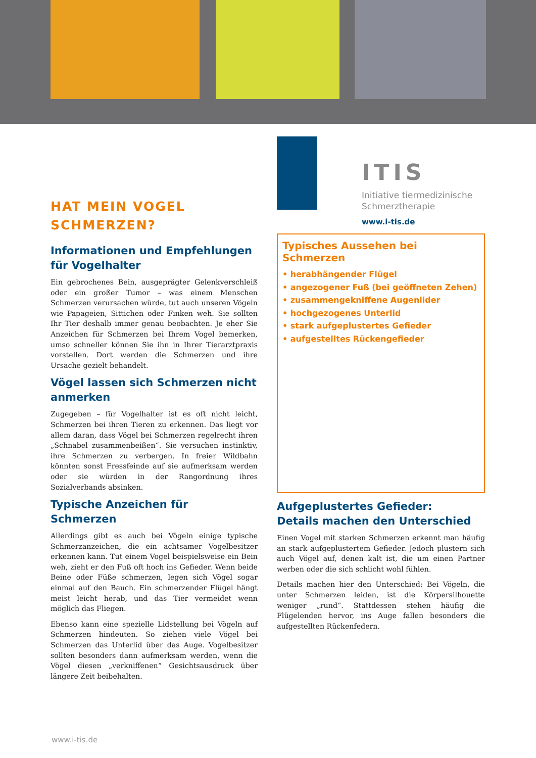HAT MEIN VOGEL
SCHMERZEN?
Informationen und Empfehlungen für Vogelhalter
Ein gebrochenes Bein, ausgeprägter Gelenkverschleiß oder ein großer Tumor – was einem Menschen Schmerzen verursachen würde, tut auch unseren Vögeln wie Papageien, Sittichen oder Finken weh. Sie sollten Ihr Tier deshalb immer genau beobachten. Je eher Sie Anzeichen für Schmerzen bei Ihrem Vogel bemerken, umso schneller können Sie ihn in Ihrer Tierarztpraxis vorstellen. Dort werden die Schmerzen und ihre Ursache gezielt behandelt.
Vögel lassen sich Schmerzen nicht anmerken
Zugegeben – für Vogelhalter ist es oft nicht leicht, Schmerzen bei ihren Tieren zu erkennen. Das liegt vor allem daran, dass Vögel bei Schmerzen regelrecht ihren „Schnabel zusammenbeißen“. Sie versuchen instinktiv, ihre Schmerzen zu verbergen. In freier Wildbahn könnten sonst Fressfeinde auf sie aufmerksam werden oder sie würden in der Rangordnung ihres Sozialverbands absinken.
Typische Anzeichen für Schmerzen
Allerdings gibt es auch bei Vögeln einige typische Schmerzanzeichen, die ein achtsamer Vogelbesitzer erkennen kann. Tut einem Vogel beispielsweise ein Bein weh, zieht er den Fuß oft hoch ins Gefieder. Wenn beide Beine oder Füße schmerzen, legen sich Vögel sogar einmal auf den Bauch. Ein schmerzender Flügel hängt meist leicht herab, und das Tier vermeidet wenn möglich das Fliegen.
Ebenso kann eine spezielle Lidstellung bei Vögeln auf Schmerzen hindeuten. So ziehen viele Vögel bei Schmerzen das Unterlid über das Auge. Vogelbesitzer sollten besonders dann aufmerksam werden, wenn die Vögel diesen „verkniffenen“ Gesichtsausdruck über längere Zeit beibehalten.
ITIS
Initiative tiermedizinische
Schmerztherapie
www.i-tis.de
Typisches Aussehen bei Schmerzen
• herabhängender Flügel
• angezogener Fuß (bei geöffneten Zehen)
• zusammengekniffene Augenlider
• hochgezogenes Unterlid
• stark aufgeplustertes Gefieder
• aufgestelltes Rückengefieder
Aufgeplustertes Gefieder:
Details machen den Unterschied
Einen Vogel mit starken Schmerzen erkennt man häufig an stark aufgeplustertem Gefieder. Jedoch plustern sich auch Vögel auf, denen kalt ist, die um einen Partner werben oder die sich schlicht wohl fühlen.
Details machen hier den Unterschied: Bei Vögeln, die unter Schmerzen leiden, ist die Körpersilhouette weniger „rund“. Stattdessen stehen häufig die Flügelenden hervor, ins Auge fallen besonders die aufgestellten Rückenfedern.
www.i-tis.de